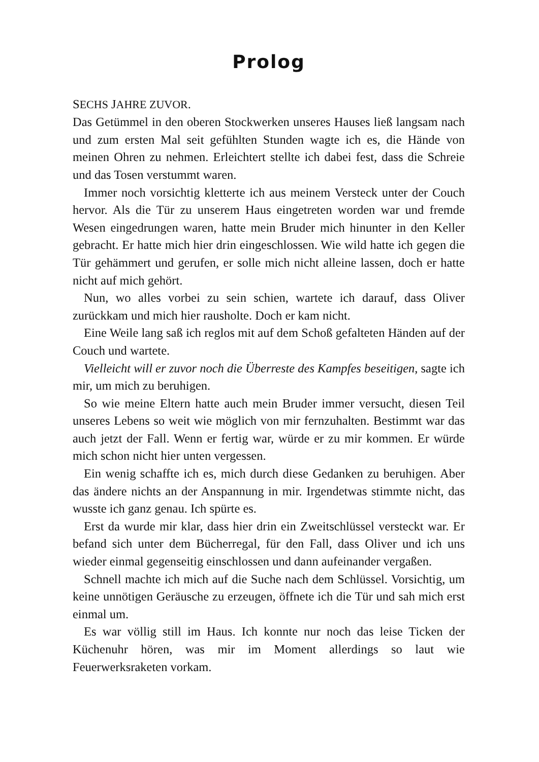Prolog
SECHS JAHRE ZUVOR.
Das Getümmel in den oberen Stockwerken unseres Hauses ließ langsam nach und zum ersten Mal seit gefühlten Stunden wagte ich es, die Hände von meinen Ohren zu nehmen. Erleichtert stellte ich dabei fest, dass die Schreie und das Tosen verstummt waren.
Immer noch vorsichtig kletterte ich aus meinem Versteck unter der Couch hervor. Als die Tür zu unserem Haus eingetreten worden war und fremde Wesen eingedrungen waren, hatte mein Bruder mich hinunter in den Keller gebracht. Er hatte mich hier drin eingeschlossen. Wie wild hatte ich gegen die Tür gehämmert und gerufen, er solle mich nicht alleine lassen, doch er hatte nicht auf mich gehört.
Nun, wo alles vorbei zu sein schien, wartete ich darauf, dass Oliver zurückkam und mich hier rausholte. Doch er kam nicht.
Eine Weile lang saß ich reglos mit auf dem Schoß gefalteten Händen auf der Couch und wartete.
Vielleicht will er zuvor noch die Überreste des Kampfes beseitigen, sagte ich mir, um mich zu beruhigen.
So wie meine Eltern hatte auch mein Bruder immer versucht, diesen Teil unseres Lebens so weit wie möglich von mir fernzuhalten. Bestimmt war das auch jetzt der Fall. Wenn er fertig war, würde er zu mir kommen. Er würde mich schon nicht hier unten vergessen.
Ein wenig schaffte ich es, mich durch diese Gedanken zu beruhigen. Aber das ändere nichts an der Anspannung in mir. Irgendetwas stimmte nicht, das wusste ich ganz genau. Ich spürte es.
Erst da wurde mir klar, dass hier drin ein Zweitschlüssel versteckt war. Er befand sich unter dem Bücherregal, für den Fall, dass Oliver und ich uns wieder einmal gegenseitig einschlossen und dann aufeinander vergaßen.
Schnell machte ich mich auf die Suche nach dem Schlüssel. Vorsichtig, um keine unnötigen Geräusche zu erzeugen, öffnete ich die Tür und sah mich erst einmal um.
Es war völlig still im Haus. Ich konnte nur noch das leise Ticken der Küchenuhr hören, was mir im Moment allerdings so laut wie Feuerwerksraketen vorkam.